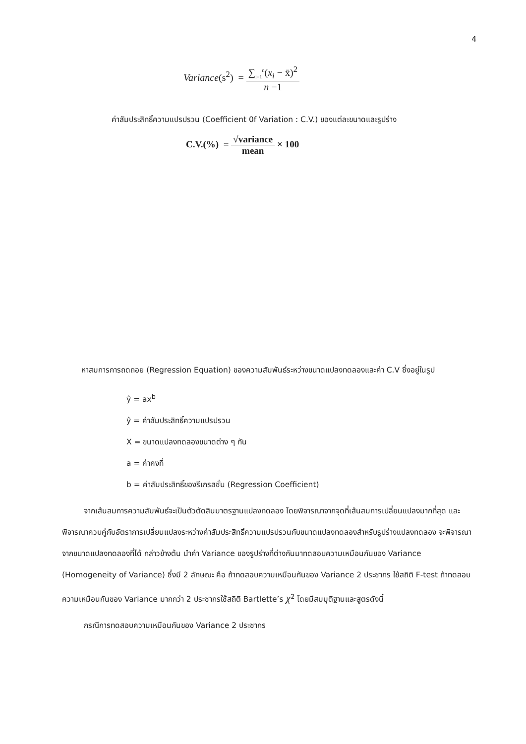4
Variance(s<sup>2</sup>) =
∑<sub>i=1</sub><sup>n</sup>(x<sub>i</sub> − x̄)<sup>2</sup>
n −1
ค่าสัมประสิทธิ์ความแปรปรวน (Coefficient 0f Variation : C.V.) ของแต่ละขนาดและรูปร่าง
C.V.(%) =
√variance
mean
× 100
หาสมการการถดถอย (Regression Equation) ของความสัมพันธ์ระหว่างขนาดแปลงทดลองและค่า C.V ซึ่งอยู่ในรูป
ŷ = ax<sup>b</sup>
ŷ = ค่าสัมประสิทธิ์ความแปรปรวน
X = ขนาดแปลงทดลองขนาดต่าง ๆ กัน
a = ค่าคงที่
b = ค่าสัมประสิทธิ์ของรีเกรสชั่น (Regression Coefficient)
จากเส้นสมการความสัมพันธ์จะเป็นตัวตัดสินมาตรฐานแปลงทดลอง โดยพิจารณาจากจุดที่เส้นสมการเปลี่ยนแปลงมากที่สุด และพิจารณาควบคู่กับอัตราการเปลี่ยนแปลงระหว่างค่าสัมประสิทธิ์ความแปรปรวนกับขนาดแปลงทดลองสำหรับรูปร่างแปลงทดลอง จะพิจารณาจากขนาดแปลงทดลองที่ได้ กล่าวข้างต้น นำค่า Variance ของรูปร่างที่ต่างกันมาทดสอบความเหมือนกันของ Variance (Homogeneity of Variance) ซึ่งมี 2 ลักษณะ คือ ถ้าทดสอบความเหมือนกันของ Variance 2 ประชากร ใช้สถิติ F-test ถ้าทดสอบความเหมือนกันของ Variance มากกว่า 2 ประชากรใช้สถิติ Bartlette’s χ<sup>2</sup> โดยมีสมมุติฐานและสูตรดังนี้
กรณีการทดสอบความเหมือนกันของ Variance 2 ประชากร